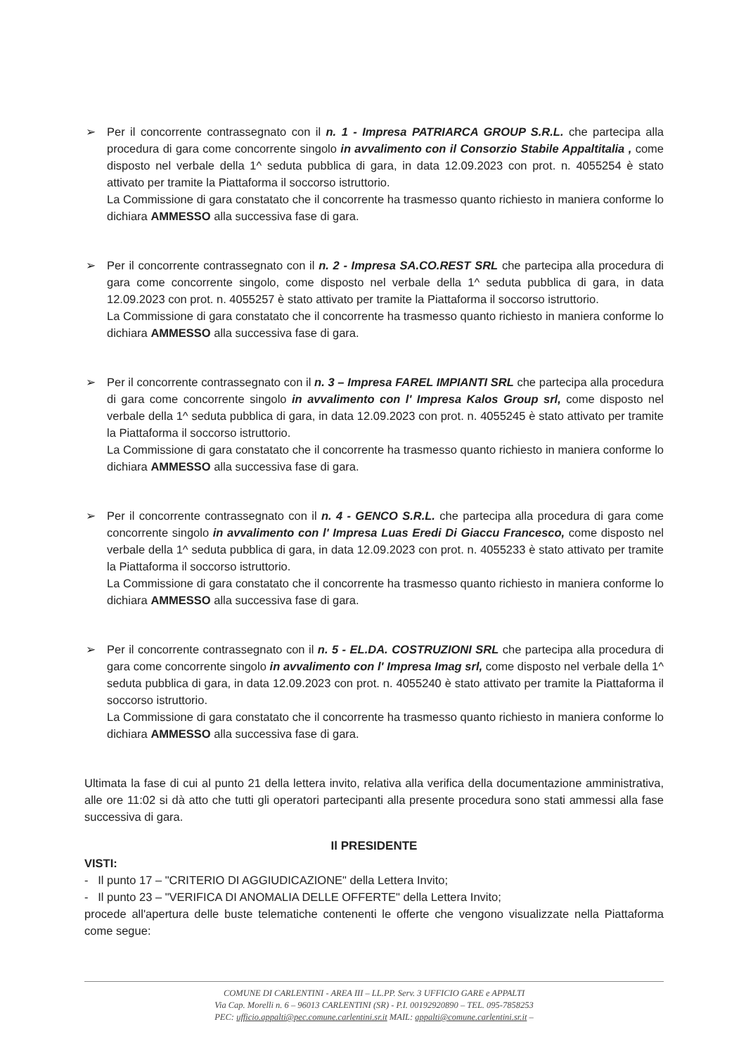➢
Per il concorrente contrassegnato con il n. 1 - Impresa PATRIARCA GROUP S.R.L. che partecipa alla procedura di gara come concorrente singolo in avvalimento con il Consorzio Stabile Appaltitalia , come disposto nel verbale della 1^ seduta pubblica di gara, in data 12.09.2023 con prot. n. 4055254 è stato attivato per tramite la Piattaforma il soccorso istruttorio.
La Commissione di gara constatato che il concorrente ha trasmesso quanto richiesto in maniera conforme lo dichiara AMMESSO alla successiva fase di gara.
➢
Per il concorrente contrassegnato con il n. 2 - Impresa SA.CO.REST SRL che partecipa alla procedura di gara come concorrente singolo, come disposto nel verbale della 1^ seduta pubblica di gara, in data 12.09.2023 con prot. n. 4055257 è stato attivato per tramite la Piattaforma il soccorso istruttorio.
La Commissione di gara constatato che il concorrente ha trasmesso quanto richiesto in maniera conforme lo dichiara AMMESSO alla successiva fase di gara.
➢
Per il concorrente contrassegnato con il n. 3 – Impresa FAREL IMPIANTI SRL che partecipa alla procedura di gara come concorrente singolo in avvalimento con l' Impresa Kalos Group srl, come disposto nel verbale della 1^ seduta pubblica di gara, in data 12.09.2023 con prot. n. 4055245 è stato attivato per tramite la Piattaforma il soccorso istruttorio.
La Commissione di gara constatato che il concorrente ha trasmesso quanto richiesto in maniera conforme lo dichiara AMMESSO alla successiva fase di gara.
➢
Per il concorrente contrassegnato con il n. 4 - GENCO S.R.L. che partecipa alla procedura di gara come concorrente singolo in avvalimento con l' Impresa Luas Eredi Di Giaccu Francesco, come disposto nel verbale della 1^ seduta pubblica di gara, in data 12.09.2023 con prot. n. 4055233 è stato attivato per tramite la Piattaforma il soccorso istruttorio.
La Commissione di gara constatato che il concorrente ha trasmesso quanto richiesto in maniera conforme lo dichiara AMMESSO alla successiva fase di gara.
➢
Per il concorrente contrassegnato con il n. 5 - EL.DA. COSTRUZIONI SRL che partecipa alla procedura di gara come concorrente singolo in avvalimento con l' Impresa Imag srl, come disposto nel verbale della 1^ seduta pubblica di gara, in data 12.09.2023 con prot. n. 4055240 è stato attivato per tramite la Piattaforma il soccorso istruttorio.
La Commissione di gara constatato che il concorrente ha trasmesso quanto richiesto in maniera conforme lo dichiara AMMESSO alla successiva fase di gara.
Ultimata la fase di cui al punto 21 della lettera invito, relativa alla verifica della documentazione amministrativa, alle ore 11:02 si dà atto che tutti gli operatori partecipanti alla presente procedura sono stati ammessi alla fase successiva di gara.
Il PRESIDENTE
VISTI:
- Il punto 17 – "CRITERIO DI AGGIUDICAZIONE" della Lettera Invito;
- Il punto 23 – "VERIFICA DI ANOMALIA DELLE OFFERTE" della Lettera Invito;
procede all'apertura delle buste telematiche contenenti le offerte che vengono visualizzate nella Piattaforma come segue:
COMUNE DI CARLENTINI - AREA III – LL.PP. Serv. 3 UFFICIO GARE e APPALTI
Via Cap. Morelli n. 6 – 96013 CARLENTINI (SR) - P.I. 00192920890 – TEL. 095-7858253
PEC: ufficio.appalti@pec.comune.carlentini.sr.it MAIL: appalti@comune.carlentini.sr.it –